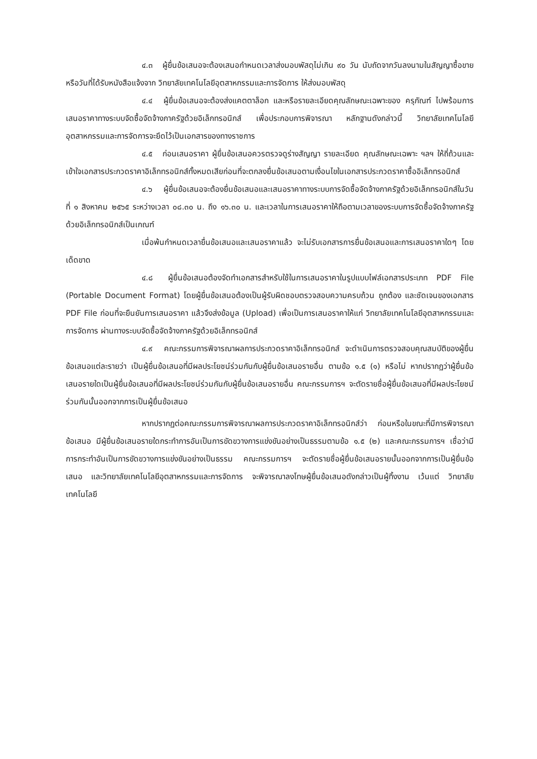๔.๓ ผู้ยื่นข้อเสนอจะต้องเสนอกำหนดเวลาส่งมอบพัสดุไม่เกิน ๙๐ วัน นับถัดจากวันลงนามในสัญญาซื้อขาย หรือวันที่ได้รับหนังสือแจ้งจาก วิทยาลัยเทคโนโลยีอุตสาหกรรมและการจัดการ ให้ส่งมอบพัสดุ
๔.๔ ผู้ยื่นข้อเสนอจะต้องส่งแคตตาล็อก และหรือรายละเอียดคุณลักษณะเฉพาะของ ครุภัณฑ์ ไปพร้อมการเสนอราคาทางระบบจัดซื้อจัดจ้างภาครัฐด้วยอิเล็กทรอนิกส์ เพื่อประกอบการพิจารณา หลักฐานดังกล่าวนี้ วิทยาลัยเทคโนโลยีอุตสาหกรรมและการจัดการจะยึดไว้เป็นเอกสารของทางราชการ
๔.๕ ก่อนเสนอราคา ผู้ยื่นข้อเสนอควรตรวจดูร่างสัญญา รายละเอียด คุณลักษณะเฉพาะ ฯลฯ ให้ถี่ถ้วนและเข้าใจเอกสารประกวดราคาอิเล็กทรอนิกส์ทั้งหมดเสียก่อนที่จะตกลงยื่นข้อเสนอตามเงื่อนไขในเอกสารประกวดราคาซื้ออิเล็กทรอนิกส์
๔.๖ ผู้ยื่นข้อเสนอจะต้องยื่นข้อเสนอและเสนอราคาทางระบบการจัดซื้อจัดจ้างภาครัฐด้วยอิเล็กทรอนิกส์ในวันที่ ๑ สิงหาคม ๒๕๖๕ ระหว่างเวลา ๐๘.๓๐ น. ถึง ๑๖.๓๐ น. และเวลาในการเสนอราคาให้ถือตามเวลาของระบบการจัดซื้อจัดจ้างภาครัฐด้วยอิเล็กทรอนิกส์เป็นเกณฑ์
เมื่อพ้นกำหนดเวลายื่นข้อเสนอและเสนอราคาแล้ว จะไม่รับเอกสารการยื่นข้อเสนอและการเสนอราคาใดๆ โดยเด็ดขาด
๔.๘ ผู้ยื่นข้อเสนอต้องจัดทำเอกสารสำหรับใช้ในการเสนอราคาในรูปแบบไฟล์เอกสารประเภท PDF File (Portable Document Format) โดยผู้ยื่นข้อเสนอต้องเป็นผู้รับผิดชอบตรวจสอบความครบถ้วน ถูกต้อง และชัดเจนของเอกสาร PDF File ก่อนที่จะยืนยันการเสนอราคา แล้วจึงส่งข้อมูล (Upload) เพื่อเป็นการเสนอราคาให้แก่ วิทยาลัยเทคโนโลยีอุตสาหกรรมและการจัดการ ผ่านทางระบบจัดซื้อจัดจ้างภาครัฐด้วยอิเล็กทรอนิกส์
๔.๙ คณะกรรมการพิจารณาผลการประกวดราคาอิเล็กทรอนิกส์ จะดำเนินการตรวจสอบคุณสมบัติของผู้ยื่นข้อเสนอแต่ละรายว่า เป็นผู้ยื่นข้อเสนอที่มีผลประโยชน์ร่วมกันกับผู้ยื่นข้อเสนอรายอื่น ตามข้อ ๑.๕ (๑) หรือไม่ หากปรากฏว่าผู้ยื่นข้อเสนอรายใดเป็นผู้ยื่นข้อเสนอที่มีผลประโยชน์ร่วมกันกับผู้ยื่นข้อเสนอรายอื่น คณะกรรมการฯ จะตัดรายชื่อผู้ยื่นข้อเสนอที่มีผลประโยชน์ร่วมกันนั้นออกจากการเป็นผู้ยื่นข้อเสนอ
หากปรากฏต่อคณะกรรมการพิจารณาผลการประกวดราคาอิเล็กทรอนิกส์ว่า ก่อนหรือในขณะที่มีการพิจารณาข้อเสนอ มีผู้ยื่นข้อเสนอรายใดกระทำการอันเป็นการขัดขวางการแข่งขันอย่างเป็นธรรมตามข้อ ๑.๕ (๒) และคณะกรรมการฯ เชื่อว่ามีการกระทำอันเป็นการขัดขวางการแข่งขันอย่างเป็นธรรม คณะกรรมการฯ จะตัดรายชื่อผู้ยื่นข้อเสนอรายนั้นออกจากการเป็นผู้ยื่นข้อเสนอ และวิทยาลัยเทคโนโลยีอุตสาหกรรมและการจัดการ จะพิจารณาลงโทษผู้ยื่นข้อเสนอดังกล่าวเป็นผู้ทิ้งงาน เว้นแต่ วิทยาลัยเทคโนโลยี